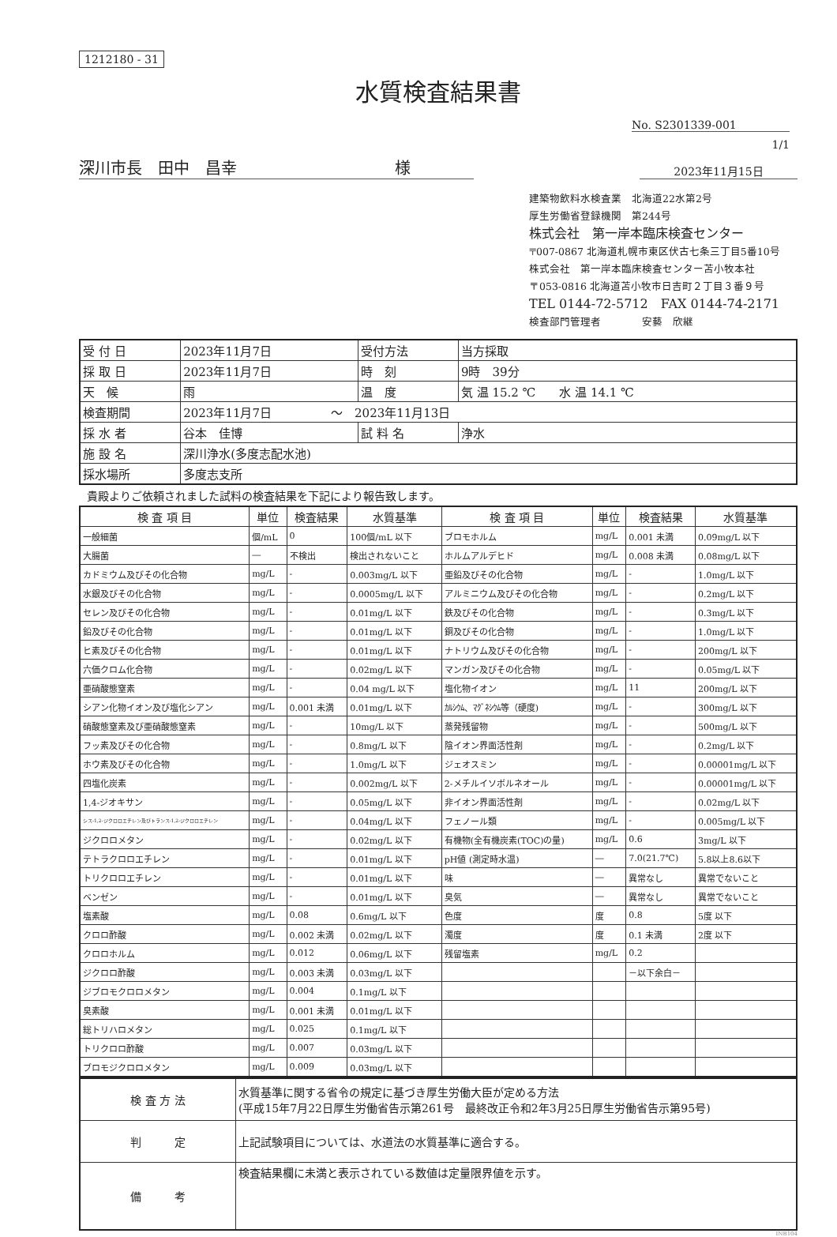1212180 - 31
水質検査結果書
No. S2301339-001
1/1
深川市長　田中　昌幸　　　　　　　　　　様
2023年11月15日
建築物飲料水検査業　北海道22水第2号
厚生労働省登録機関　第244号
株式会社　第一岸本臨床検査センター
〒007-0867 北海道札幌市東区伏古七条三丁目5番10号
株式会社　第一岸本臨床検査センター苫小牧本社
〒053-0816 北海道苫小牧市日吉町２丁目３番９号
TEL 0144-72-5712　FAX 0144-74-2171
検査部門管理者　　　　安藝　欣継
| 受 付 日 | 2023年11月7日 | 受付方法 | 当方採取 |
| 採 取 日 | 2023年11月7日 | 時 刻 | 9時 39分 |
| 天 候 | 雨 | 温 度 | 気 温 15.2 ℃ 水 温 14.1 ℃ |
| 検査期間 | 2023年11月7日 ～ 2023年11月13日 | | |
| 採 水 者 | 谷本 佳博 | 試 料 名 | 浄水 |
| 施 設 名 | 深川浄水(多度志配水池) | | |
| 採水場所 | 多度志支所 | | |
貴殿よりご依頼されました試料の検査結果を下記により報告致します。
| 検 査 項 目 | 単位 | 検査結果 | 水質基準 | 検 査 項 目 | 単位 | 検査結果 | 水質基準 |
| --- | --- | --- | --- | --- | --- | --- | --- |
| 一般細菌 | 個/mL | 0 | 100個/mL 以下 | ブロモホルム | mg/L | 0.001 未満 | 0.09mg/L 以下 |
| 大腸菌 | ― | 不検出 | 検出されないこと | ホルムアルデヒド | mg/L | 0.008 未満 | 0.08mg/L 以下 |
| カドミウム及びその化合物 | mg/L | - | 0.003mg/L 以下 | 亜鉛及びその化合物 | mg/L | - | 1.0mg/L 以下 |
| 水銀及びその化合物 | mg/L | - | 0.0005mg/L 以下 | アルミニウム及びその化合物 | mg/L | - | 0.2mg/L 以下 |
| セレン及びその化合物 | mg/L | - | 0.01mg/L 以下 | 鉄及びその化合物 | mg/L | - | 0.3mg/L 以下 |
| 鉛及びその化合物 | mg/L | - | 0.01mg/L 以下 | 銅及びその化合物 | mg/L | - | 1.0mg/L 以下 |
| ヒ素及びその化合物 | mg/L | - | 0.01mg/L 以下 | ナトリウム及びその化合物 | mg/L | - | 200mg/L 以下 |
| 六価クロム化合物 | mg/L | - | 0.02mg/L 以下 | マンガン及びその化合物 | mg/L | - | 0.05mg/L 以下 |
| 亜硝酸態窒素 | mg/L | - | 0.04 mg/L 以下 | 塩化物イオン | mg/L | 11 | 200mg/L 以下 |
| シアン化物イオン及び塩化シアン | mg/L | 0.001 未満 | 0.01mg/L 以下 | ｶﾙｼｳﾑ、ﾏｸﾞﾈｼｳﾑ等（硬度) | mg/L | - | 300mg/L 以下 |
| 硝酸態窒素及び亜硝酸態窒素 | mg/L | - | 10mg/L 以下 | 蒸発残留物 | mg/L | - | 500mg/L 以下 |
| フッ素及びその化合物 | mg/L | - | 0.8mg/L 以下 | 陰イオン界面活性剤 | mg/L | - | 0.2mg/L 以下 |
| ホウ素及びその化合物 | mg/L | - | 1.0mg/L 以下 | ジェオスミン | mg/L | - | 0.00001mg/L 以下 |
| 四塩化炭素 | mg/L | - | 0.002mg/L 以下 | 2-メチルイソボルネオール | mg/L | - | 0.00001mg/L 以下 |
| 1,4-ジオキサン | mg/L | - | 0.05mg/L 以下 | 非イオン界面活性剤 | mg/L | - | 0.02mg/L 以下 |
| シス-1,2-ジクロロエチレン及びトランス-1,2-ジクロロエチレン | mg/L | - | 0.04mg/L 以下 | フェノール類 | mg/L | - | 0.005mg/L 以下 |
| ジクロロメタン | mg/L | - | 0.02mg/L 以下 | 有機物(全有機炭素(TOC)の量) | mg/L | 0.6 | 3mg/L 以下 |
| テトラクロロエチレン | mg/L | - | 0.01mg/L 以下 | pH値 (測定時水温) | ― | 7.0(21.7℃) | 5.8以上8.6以下 |
| トリクロロエチレン | mg/L | - | 0.01mg/L 以下 | 味 | ― | 異常なし | 異常でないこと |
| ベンゼン | mg/L | - | 0.01mg/L 以下 | 臭気 | ― | 異常なし | 異常でないこと |
| 塩素酸 | mg/L | 0.08 | 0.6mg/L 以下 | 色度 | 度 | 0.8 | 5度 以下 |
| クロロ酢酸 | mg/L | 0.002 未満 | 0.02mg/L 以下 | 濁度 | 度 | 0.1 未満 | 2度 以下 |
| クロロホルム | mg/L | 0.012 | 0.06mg/L 以下 | 残留塩素 | mg/L | 0.2 | |
| ジクロロ酢酸 | mg/L | 0.003 未満 | 0.03mg/L 以下 | | | －以下余白－ | |
| ジブロモクロロメタン | mg/L | 0.004 | 0.1mg/L 以下 | | | | |
| 臭素酸 | mg/L | 0.001 未満 | 0.01mg/L 以下 | | | | |
| 総トリハロメタン | mg/L | 0.025 | 0.1mg/L 以下 | | | | |
| トリクロロ酢酸 | mg/L | 0.007 | 0.03mg/L 以下 | | | | |
| ブロモジクロロメタン | mg/L | 0.009 | 0.03mg/L 以下 | | | | |
| 検 査 方 法 | 水質基準に関する省令の規定に基づき厚生労働大臣が定める方法 (平成15年7月22日厚生労働省告示第261号 最終改正令和2年3月25日厚生労働省告示第95号) |
| 判 定 | 上記試験項目については、水道法の水質基準に適合する。 |
| 備 考 | 検査結果欄に未満と表示されている数値は定量限界値を示す。 |
INB104